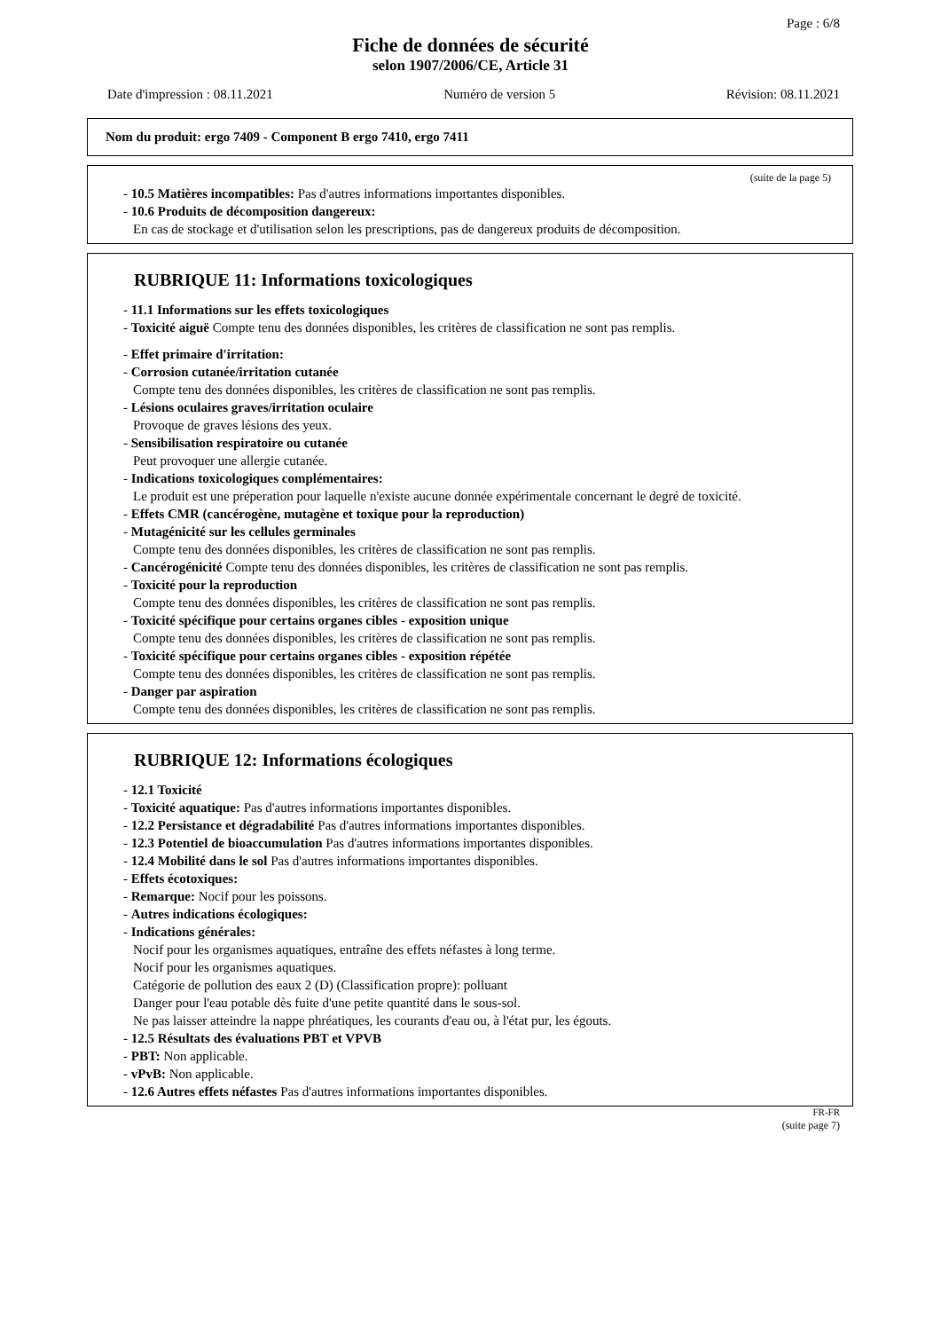Page : 6/8
Fiche de données de sécurité
selon 1907/2006/CE, Article 31
Date d'impression : 08.11.2021 Numéro de version 5 Révision: 08.11.2021
Nom du produit: ergo 7409 - Component B ergo 7410, ergo 7411
(suite de la page 5)
- 10.5 Matières incompatibles: Pas d'autres informations importantes disponibles.
- 10.6 Produits de décomposition dangereux:
En cas de stockage et d'utilisation selon les prescriptions, pas de dangereux produits de décomposition.
RUBRIQUE 11: Informations toxicologiques
- 11.1 Informations sur les effets toxicologiques
- Toxicité aiguë Compte tenu des données disponibles, les critères de classification ne sont pas remplis.
- Effet primaire d'irritation:
- Corrosion cutanée/irritation cutanée
Compte tenu des données disponibles, les critères de classification ne sont pas remplis.
- Lésions oculaires graves/irritation oculaire
Provoque de graves lésions des yeux.
- Sensibilisation respiratoire ou cutanée
Peut provoquer une allergie cutanée.
- Indications toxicologiques complémentaires:
Le produit est une préperation pour laquelle n'existe aucune donnée expérimentale concernant le degré de toxicité.
- Effets CMR (cancérogène, mutagène et toxique pour la reproduction)
- Mutagénicité sur les cellules germinales
Compte tenu des données disponibles, les critères de classification ne sont pas remplis.
- Cancérogénicité Compte tenu des données disponibles, les critères de classification ne sont pas remplis.
- Toxicité pour la reproduction
Compte tenu des données disponibles, les critères de classification ne sont pas remplis.
- Toxicité spécifique pour certains organes cibles - exposition unique
Compte tenu des données disponibles, les critères de classification ne sont pas remplis.
- Toxicité spécifique pour certains organes cibles - exposition répétée
Compte tenu des données disponibles, les critères de classification ne sont pas remplis.
- Danger par aspiration
Compte tenu des données disponibles, les critères de classification ne sont pas remplis.
RUBRIQUE 12: Informations écologiques
- 12.1 Toxicité
- Toxicité aquatique: Pas d'autres informations importantes disponibles.
- 12.2 Persistance et dégradabilité Pas d'autres informations importantes disponibles.
- 12.3 Potentiel de bioaccumulation Pas d'autres informations importantes disponibles.
- 12.4 Mobilité dans le sol Pas d'autres informations importantes disponibles.
- Effets écotoxiques:
- Remarque: Nocif pour les poissons.
- Autres indications écologiques:
- Indications générales:
Nocif pour les organismes aquatiques, entraîne des effets néfastes à long terme.
Nocif pour les organismes aquatiques.
Catégorie de pollution des eaux 2 (D) (Classification propre): polluant
Danger pour l'eau potable dès fuite d'une petite quantité dans le sous-sol.
Ne pas laisser atteindre la nappe phréatiques, les courants d'eau ou, à l'état pur, les égouts.
- 12.5 Résultats des évaluations PBT et VPVB
- PBT: Non applicable.
- vPvB: Non applicable.
- 12.6 Autres effets néfastes Pas d'autres informations importantes disponibles.
FR-FR
(suite page 7)